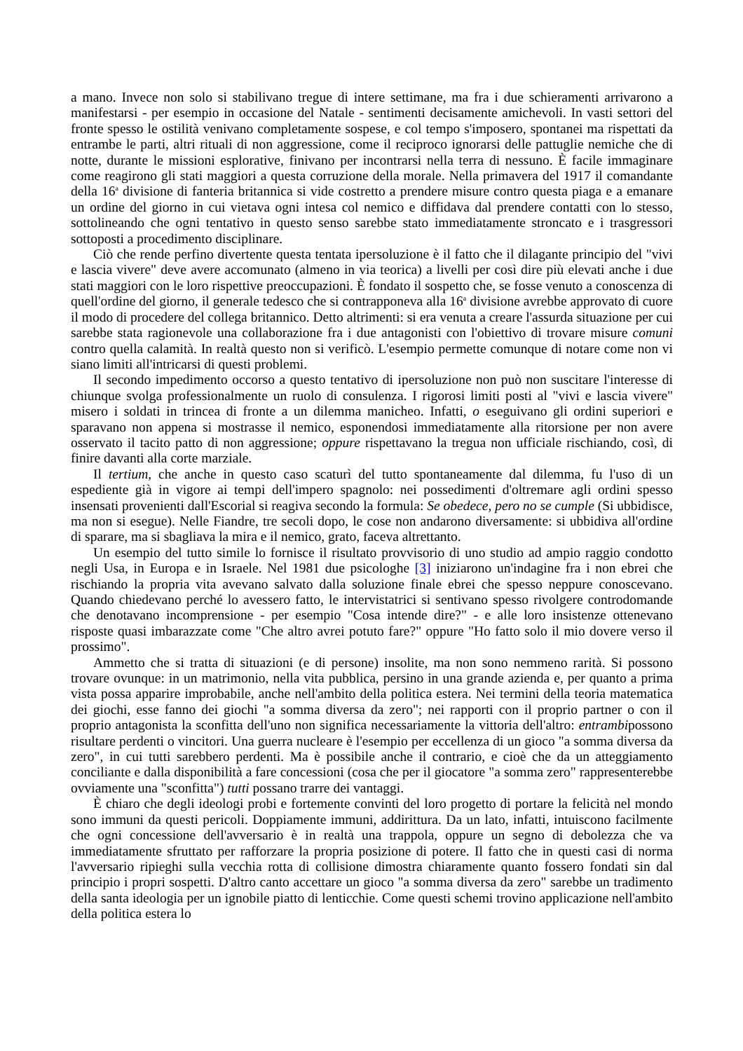a mano. Invece non solo si stabilivano tregue di intere settimane, ma fra i due schieramenti arrivarono a manifestarsi - per esempio in occasione del Natale - sentimenti decisamente amichevoli. In vasti settori del fronte spesso le ostilità venivano completamente sospese, e col tempo s'imposero, spontanei ma rispettati da entrambe le parti, altri rituali di non aggressione, come il reciproco ignorarsi delle pattuglie nemiche che di notte, durante le missioni esplorative, finivano per incontrarsi nella terra di nessuno. È facile immaginare come reagirono gli stati maggiori a questa corruzione della morale. Nella primavera del 1917 il comandante della 16<sup>a</sup> divisione di fanteria britannica si vide costretto a prendere misure contro questa piaga e a emanare un ordine del giorno in cui vietava ogni intesa col nemico e diffidava dal prendere contatti con lo stesso, sottolineando che ogni tentativo in questo senso sarebbe stato immediatamente stroncato e i trasgressori sottoposti a procedimento disciplinare.
Ciò che rende perfino divertente questa tentata ipersoluzione è il fatto che il dilagante principio del "vivi e lascia vivere" deve avere accomunato (almeno in via teorica) a livelli per così dire più elevati anche i due stati maggiori con le loro rispettive preoccupazioni. È fondato il sospetto che, se fosse venuto a conoscenza di quell'ordine del giorno, il generale tedesco che si contrapponeva alla 16<sup>a</sup> divisione avrebbe approvato di cuore il modo di procedere del collega britannico. Detto altrimenti: si era venuta a creare l'assurda situazione per cui sarebbe stata ragionevole una collaborazione fra i due antagonisti con l'obiettivo di trovare misure comuni contro quella calamità. In realtà questo non si verificò. L'esempio permette comunque di notare come non vi siano limiti all'intricarsi di questi problemi.
Il secondo impedimento occorso a questo tentativo di ipersoluzione non può non suscitare l'interesse di chiunque svolga professionalmente un ruolo di consulenza. I rigorosi limiti posti al "vivi e lascia vivere" misero i soldati in trincea di fronte a un dilemma manicheo. Infatti, o eseguivano gli ordini superiori e sparavano non appena si mostrasse il nemico, esponendosi immediatamente alla ritorsione per non avere osservato il tacito patto di non aggressione; oppure rispettavano la tregua non ufficiale rischiando, così, di finire davanti alla corte marziale.
Il tertium, che anche in questo caso scaturì del tutto spontaneamente dal dilemma, fu l'uso di un espediente già in vigore ai tempi dell'impero spagnolo: nei possedimenti d'oltremare agli ordini spesso insensati provenienti dall'Escorial si reagiva secondo la formula: Se obedece, pero no se cumple (Si ubbidisce, ma non si esegue). Nelle Fiandre, tre secoli dopo, le cose non andarono diversamente: si ubbidiva all'ordine di sparare, ma si sbagliava la mira e il nemico, grato, faceva altrettanto.
Un esempio del tutto simile lo fornisce il risultato provvisorio di uno studio ad ampio raggio condotto negli Usa, in Europa e in Israele. Nel 1981 due psicologhe [3] iniziarono un'indagine fra i non ebrei che rischiando la propria vita avevano salvato dalla soluzione finale ebrei che spesso neppure conoscevano. Quando chiedevano perché lo avessero fatto, le intervistatrici si sentivano spesso rivolgere controdomande che denotavano incomprensione - per esempio "Cosa intende dire?" - e alle loro insistenze ottenevano risposte quasi imbarazzate come "Che altro avrei potuto fare?" oppure "Ho fatto solo il mio dovere verso il prossimo".
Ammetto che si tratta di situazioni (e di persone) insolite, ma non sono nemmeno rarità. Si possono trovare ovunque: in un matrimonio, nella vita pubblica, persino in una grande azienda e, per quanto a prima vista possa apparire improbabile, anche nell'ambito della politica estera. Nei termini della teoria matematica dei giochi, esse fanno dei giochi "a somma diversa da zero"; nei rapporti con il proprio partner o con il proprio antagonista la sconfitta dell'uno non significa necessariamente la vittoria dell'altro: entrambipossono risultare perdenti o vincitori. Una guerra nucleare è l'esempio per eccellenza di un gioco "a somma diversa da zero", in cui tutti sarebbero perdenti. Ma è possibile anche il contrario, e cioè che da un atteggiamento conciliante e dalla disponibilità a fare concessioni (cosa che per il giocatore "a somma zero" rappresenterebbe ovviamente una "sconfitta") tutti possano trarre dei vantaggi.
È chiaro che degli ideologi probi e fortemente convinti del loro progetto di portare la felicità nel mondo sono immuni da questi pericoli. Doppiamente immuni, addirittura. Da un lato, infatti, intuiscono facilmente che ogni concessione dell'avversario è in realtà una trappola, oppure un segno di debolezza che va immediatamente sfruttato per rafforzare la propria posizione di potere. Il fatto che in questi casi di norma l'avversario ripieghi sulla vecchia rotta di collisione dimostra chiaramente quanto fossero fondati sin dal principio i propri sospetti. D'altro canto accettare un gioco "a somma diversa da zero" sarebbe un tradimento della santa ideologia per un ignobile piatto di lenticchie. Come questi schemi trovino applicazione nell'ambito della politica estera lo